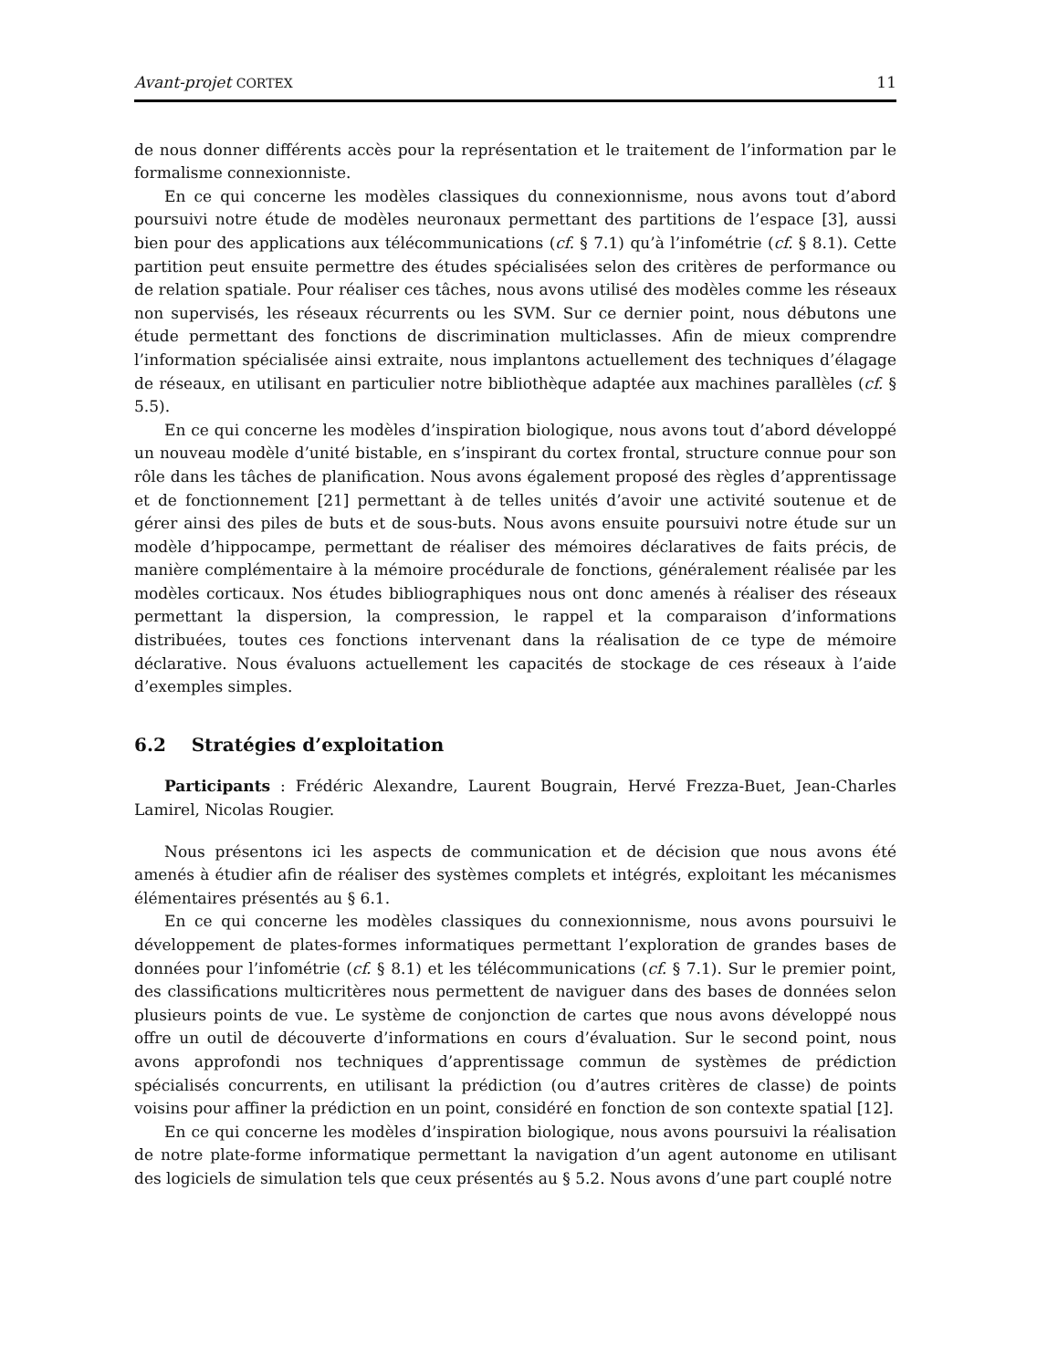Avant-projet CORTEX 11
de nous donner différents accès pour la représentation et le traitement de l’information par le formalisme connexionniste.
En ce qui concerne les modèles classiques du connexionnisme, nous avons tout d’abord poursuivi notre étude de modèles neuronaux permettant des partitions de l’espace [3], aussi bien pour des applications aux télécommunications (cf. § 7.1) qu’à l’infométrie (cf. § 8.1). Cette partition peut ensuite permettre des études spécialisées selon des critères de performance ou de relation spatiale. Pour réaliser ces tâches, nous avons utilisé des modèles comme les réseaux non supervisés, les réseaux récurrents ou les SVM. Sur ce dernier point, nous débutons une étude permettant des fonctions de discrimination multiclasses. Afin de mieux comprendre l’information spécialisée ainsi extraite, nous implantons actuellement des techniques d’élagage de réseaux, en utilisant en particulier notre bibliothèque adaptée aux machines parallèles (cf. § 5.5).
En ce qui concerne les modèles d’inspiration biologique, nous avons tout d’abord développé un nouveau modèle d’unité bistable, en s’inspirant du cortex frontal, structure connue pour son rôle dans les tâches de planification. Nous avons également proposé des règles d’apprentissage et de fonctionnement [21] permettant à de telles unités d’avoir une activité soutenue et de gérer ainsi des piles de buts et de sous-buts. Nous avons ensuite poursuivi notre étude sur un modèle d’hippocampe, permettant de réaliser des mémoires déclaratives de faits précis, de manière complémentaire à la mémoire procédurale de fonctions, généralement réalisée par les modèles corticaux. Nos études bibliographiques nous ont donc amenés à réaliser des réseaux permettant la dispersion, la compression, le rappel et la comparaison d’informations distribuées, toutes ces fonctions intervenant dans la réalisation de ce type de mémoire déclarative. Nous évaluons actuellement les capacités de stockage de ces réseaux à l’aide d’exemples simples.
6.2 Stratégies d’exploitation
Participants : Frédéric Alexandre, Laurent Bougrain, Hervé Frezza-Buet, Jean-Charles Lamirel, Nicolas Rougier.
Nous présentons ici les aspects de communication et de décision que nous avons été amenés à étudier afin de réaliser des systèmes complets et intégrés, exploitant les mécanismes élémentaires présentés au § 6.1.
En ce qui concerne les modèles classiques du connexionnisme, nous avons poursuivi le développement de plates-formes informatiques permettant l’exploration de grandes bases de données pour l’infométrie (cf. § 8.1) et les télécommunications (cf. § 7.1). Sur le premier point, des classifications multicritères nous permettent de naviguer dans des bases de données selon plusieurs points de vue. Le système de conjonction de cartes que nous avons développé nous offre un outil de découverte d’informations en cours d’évaluation. Sur le second point, nous avons approfondi nos techniques d’apprentissage commun de systèmes de prédiction spécialisés concurrents, en utilisant la prédiction (ou d’autres critères de classe) de points voisins pour affiner la prédiction en un point, considéré en fonction de son contexte spatial [12].
En ce qui concerne les modèles d’inspiration biologique, nous avons poursuivi la réalisation de notre plate-forme informatique permettant la navigation d’un agent autonome en utilisant des logiciels de simulation tels que ceux présentés au § 5.2. Nous avons d’une part couplé notre